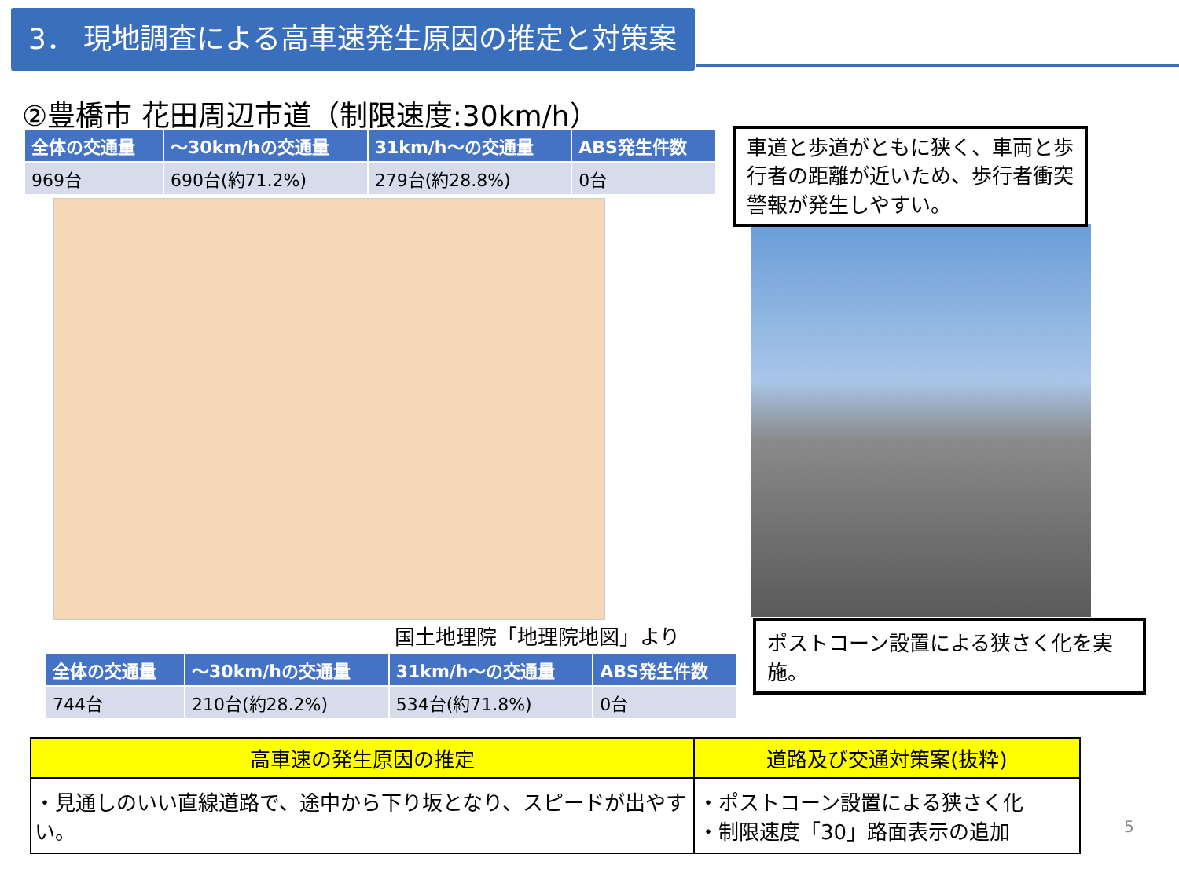3． 現地調査による高車速発生原因の推定と対策案
②豊橋市 花田周辺市道（制限速度:30km/h）
| 全体の交通量 | ～30km/hの交通量 | 31km/h～の交通量 | ABS発生件数 |
| --- | --- | --- | --- |
| 969台 | 690台(約71.2%) | 279台(約28.8%) | 0台 |
国土地理院「地理院地図」より
| 全体の交通量 | ～30km/hの交通量 | 31km/h～の交通量 | ABS発生件数 |
| --- | --- | --- | --- |
| 744台 | 210台(約28.2%) | 534台(約71.8%) | 0台 |
車道と歩道がともに狭く、車両と歩行者の距離が近いため、歩行者衝突警報が発生しやすい。
ポストコーン設置による狭さく化を実施。
| 高車速の発生原因の推定 | 道路及び交通対策案(抜粋) |
| --- | --- |
| ・見通しのいい直線道路で、途中から下り坂となり、スピードが出やすい。 | ・ポストコーン設置による狭さく化 ・制限速度「30」路面表示の追加 |
5